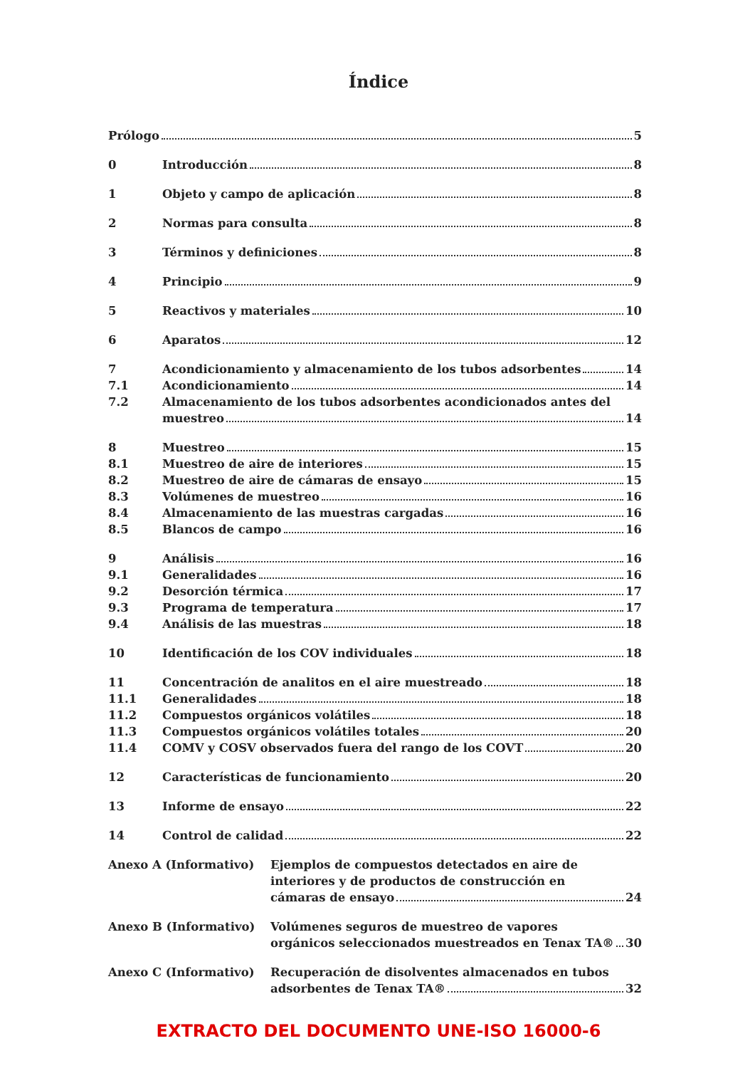Índice
Prólogo 5
0 Introducción 8
1 Objeto y campo de aplicación 8
2 Normas para consulta 8
3 Términos y definiciones 8
4 Principio 9
5 Reactivos y materiales 10
6 Aparatos 12
7 Acondicionamiento y almacenamiento de los tubos adsorbentes 14
7.1 Acondicionamiento 14
7.2 Almacenamiento de los tubos adsorbentes acondicionados antes del
muestreo 14
8 Muestreo 15
8.1 Muestreo de aire de interiores 15
8.2 Muestreo de aire de cámaras de ensayo 15
8.3 Volúmenes de muestreo 16
8.4 Almacenamiento de las muestras cargadas 16
8.5 Blancos de campo 16
9 Análisis 16
9.1 Generalidades 16
9.2 Desorción térmica 17
9.3 Programa de temperatura 17
9.4 Análisis de las muestras 18
10 Identificación de los COV individuales 18
11 Concentración de analitos en el aire muestreado 18
11.1 Generalidades 18
11.2 Compuestos orgánicos volátiles 18
11.3 Compuestos orgánicos volátiles totales 20
11.4 COMV y COSV observados fuera del rango de los COVT 20
12 Características de funcionamiento 20
13 Informe de ensayo 22
14 Control de calidad 22
Anexo A (Informativo) Ejemplos de compuestos detectados en aire de
interiores y de productos de construcción en
cámaras de ensayo 24
Anexo B (Informativo) Volúmenes seguros de muestreo de vapores
orgánicos seleccionados muestreados en Tenax TA® 30
Anexo C (Informativo) Recuperación de disolventes almacenados en tubos
adsorbentes de Tenax TA® 32
EXTRACTO DEL DOCUMENTO UNE-ISO 16000-6